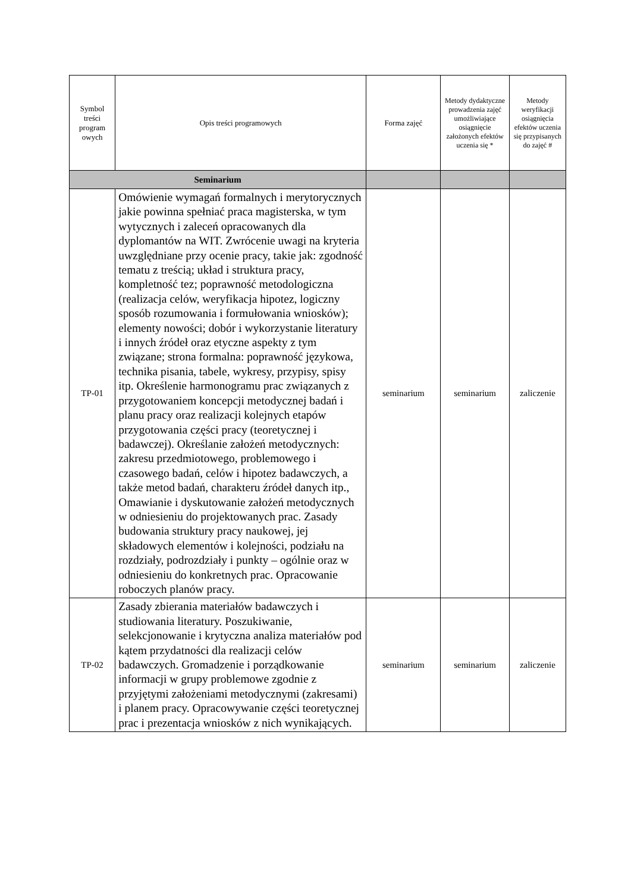| Symbol treści program owych | Opis treści programowych | Forma zajęć | Metody dydaktyczne prowadzenia zajęć umożliwiające osiągnięcie założonych efektów uczenia się * | Metody weryfikacji osiągnięcia efektów uczenia się przypisanych do zajęć # |
| --- | --- | --- | --- | --- |
| Seminarium | | | | |
| TP-01 | Omówienie wymagań formalnych i merytorycznych jakie powinna spełniać praca magisterska, w tym wytycznych i zaleceń opracowanych dla dyplomantów na WIT. Zwrócenie uwagi na kryteria uwzględniane przy ocenie pracy, takie jak: zgodność tematu z treścią; układ i struktura pracy, kompletność tez; poprawność metodologiczna (realizacja celów, weryfikacja hipotez, logiczny sposób rozumowania i formułowania wniosków); elementy nowości; dobór i wykorzystanie literatury i innych źródeł oraz etyczne aspekty z tym związane; strona formalna: poprawność językowa, technika pisania, tabele, wykresy, przypisy, spisy itp. Określenie harmonogramu prac związanych z przygotowaniem koncepcji metodycznej badań i planu pracy oraz realizacji kolejnych etapów przygotowania części pracy (teoretycznej i badawczej). Określanie założeń metodycznych: zakresu przedmiotowego, problemowego i czasowego badań, celów i hipotez badawczych, a także metod badań, charakteru źródeł danych itp., Omawianie i dyskutowanie założeń metodycznych w odniesieniu do projektowanych prac. Zasady budowania struktury pracy naukowej, jej składowych elementów i kolejności, podziału na rozdziały, podrozdziały i punkty – ogólnie oraz w odniesieniu do konkretnych prac. Opracowanie roboczych planów pracy. | seminarium | seminarium | zaliczenie |
| TP-02 | Zasady zbierania materiałów badawczych i studiowania literatury. Poszukiwanie, selekcjonowanie i krytyczna analiza materiałów pod kątem przydatności dla realizacji celów badawczych. Gromadzenie i porządkowanie informacji w grupy problemowe zgodnie z przyjętymi założeniami metodycznymi (zakresami) i planem pracy. Opracowywanie części teoretycznej prac i prezentacja wniosków z nich wynikających. | seminarium | seminarium | zaliczenie |